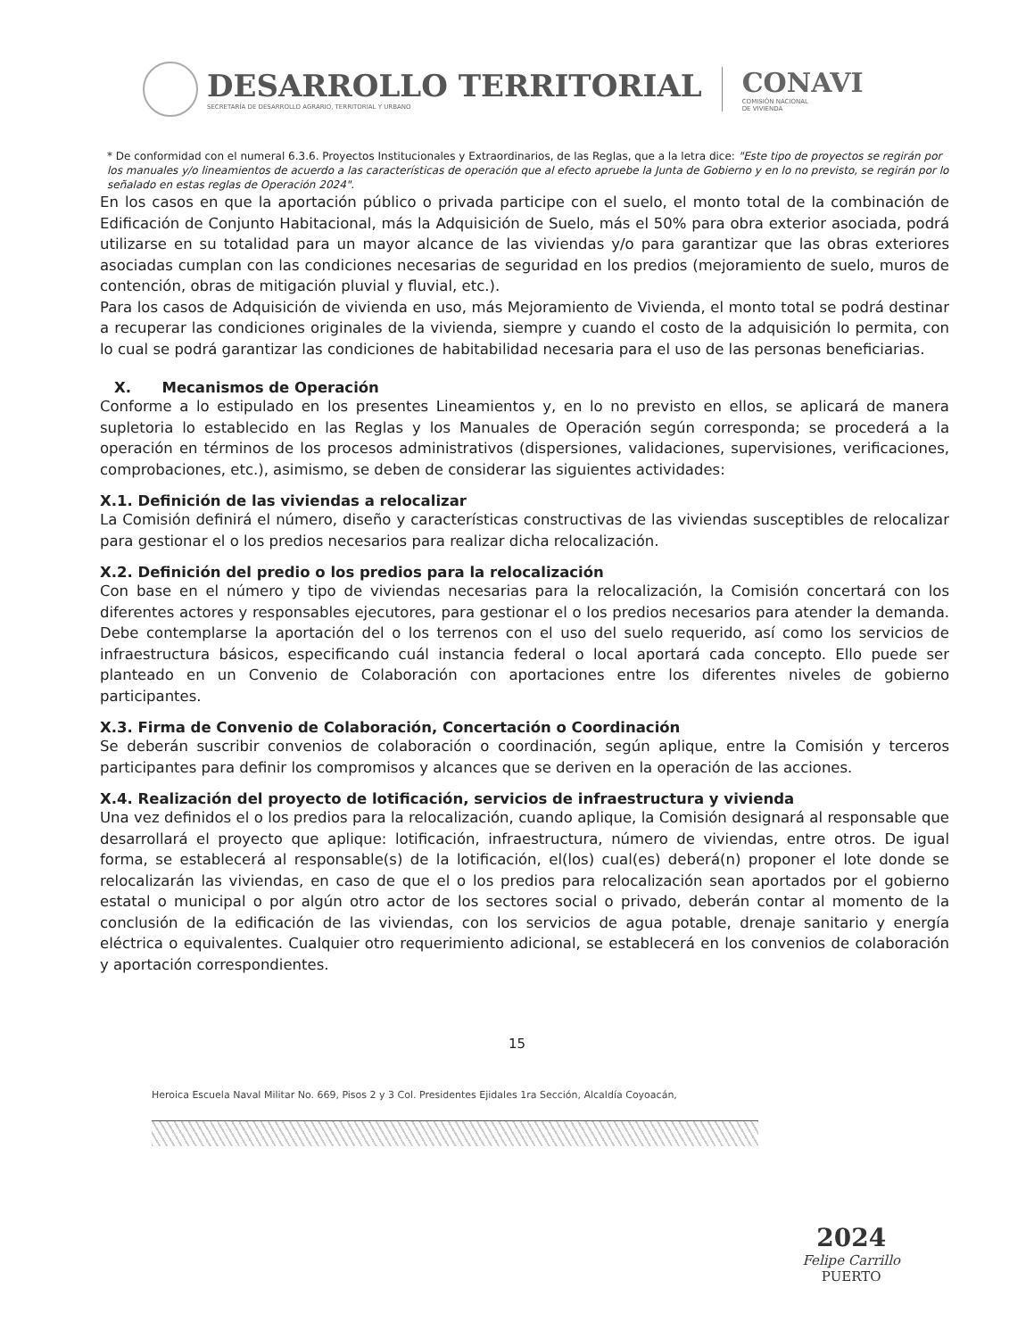DESARROLLO TERRITORIAL
SECRETARÍA DE DESARROLLO AGRARIO, TERRITORIAL Y URBANO
CONAVI
COMISIÓN NACIONAL
DE VIVIENDA
* De conformidad con el numeral 6.3.6. Proyectos Institucionales y Extraordinarios, de las Reglas, que a la letra dice: "Este tipo de proyectos se regirán por los manuales y/o lineamientos de acuerdo a las características de operación que al efecto apruebe la Junta de Gobierno y en lo no previsto, se regirán por lo señalado en estas reglas de Operación 2024".
En los casos en que la aportación público o privada participe con el suelo, el monto total de la combinación de Edificación de Conjunto Habitacional, más la Adquisición de Suelo, más el 50% para obra exterior asociada, podrá utilizarse en su totalidad para un mayor alcance de las viviendas y/o para garantizar que las obras exteriores asociadas cumplan con las condiciones necesarias de seguridad en los predios (mejoramiento de suelo, muros de contención, obras de mitigación pluvial y fluvial, etc.).
Para los casos de Adquisición de vivienda en uso, más Mejoramiento de Vivienda, el monto total se podrá destinar a recuperar las condiciones originales de la vivienda, siempre y cuando el costo de la adquisición lo permita, con lo cual se podrá garantizar las condiciones de habitabilidad necesaria para el uso de las personas beneficiarias.
X. Mecanismos de Operación
Conforme a lo estipulado en los presentes Lineamientos y, en lo no previsto en ellos, se aplicará de manera supletoria lo establecido en las Reglas y los Manuales de Operación según corresponda; se procederá a la operación en términos de los procesos administrativos (dispersiones, validaciones, supervisiones, verificaciones, comprobaciones, etc.), asimismo, se deben de considerar las siguientes actividades:
X.1. Definición de las viviendas a relocalizar
La Comisión definirá el número, diseño y características constructivas de las viviendas susceptibles de relocalizar para gestionar el o los predios necesarios para realizar dicha relocalización.
X.2. Definición del predio o los predios para la relocalización
Con base en el número y tipo de viviendas necesarias para la relocalización, la Comisión concertará con los diferentes actores y responsables ejecutores, para gestionar el o los predios necesarios para atender la demanda. Debe contemplarse la aportación del o los terrenos con el uso del suelo requerido, así como los servicios de infraestructura básicos, especificando cuál instancia federal o local aportará cada concepto. Ello puede ser planteado en un Convenio de Colaboración con aportaciones entre los diferentes niveles de gobierno participantes.
X.3. Firma de Convenio de Colaboración, Concertación o Coordinación
Se deberán suscribir convenios de colaboración o coordinación, según aplique, entre la Comisión y terceros participantes para definir los compromisos y alcances que se deriven en la operación de las acciones.
X.4. Realización del proyecto de lotificación, servicios de infraestructura y vivienda
Una vez definidos el o los predios para la relocalización, cuando aplique, la Comisión designará al responsable que desarrollará el proyecto que aplique: lotificación, infraestructura, número de viviendas, entre otros. De igual forma, se establecerá al responsable(s) de la lotificación, el(los) cual(es) deberá(n) proponer el lote donde se relocalizarán las viviendas, en caso de que el o los predios para relocalización sean aportados por el gobierno estatal o municipal o por algún otro actor de los sectores social o privado, deberán contar al momento de la conclusión de la edificación de las viviendas, con los servicios de agua potable, drenaje sanitario y energía eléctrica o equivalentes. Cualquier otro requerimiento adicional, se establecerá en los convenios de colaboración y aportación correspondientes.
15
Heroica Escuela Naval Militar No. 669, Pisos 2 y 3 Col. Presidentes Ejidales 1ra Sección, Alcaldía Coyoacán,
2024
Felipe Carrillo
PUERTO